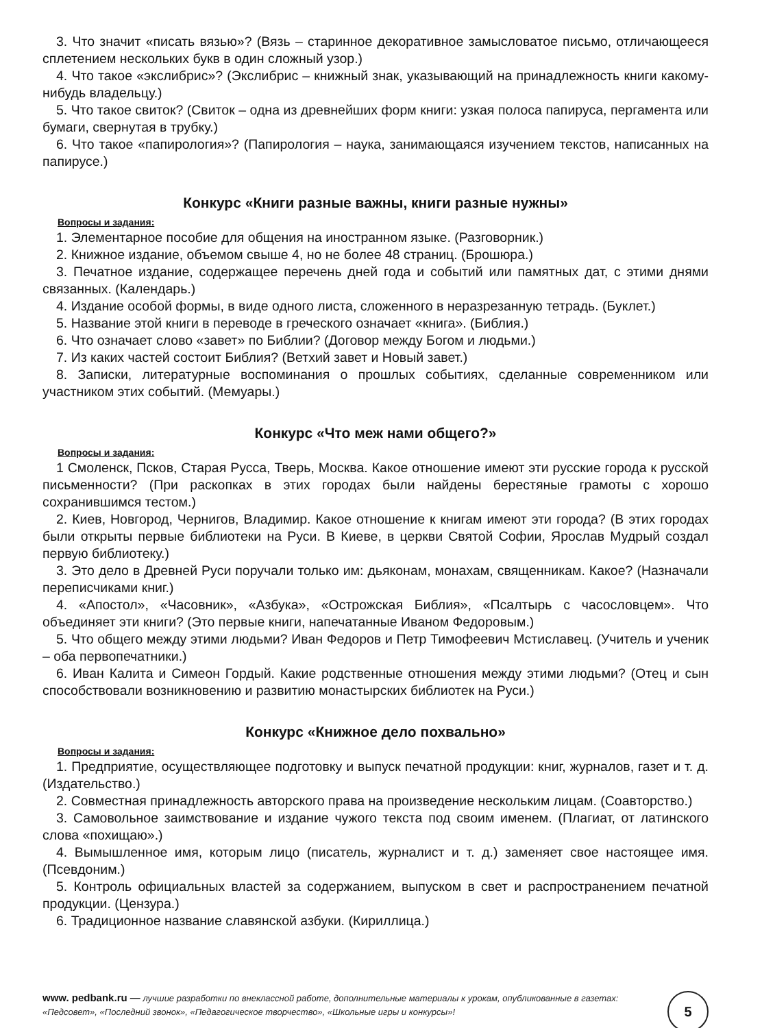3. Что значит «писать вязью»? (Вязь – старинное декоративное замысловатое письмо, отличающееся сплетением нескольких букв в один сложный узор.)
4. Что такое «экслибрис»? (Экслибрис – книжный знак, указывающий на принадлежность книги какому-нибудь владельцу.)
5. Что такое свиток? (Свиток – одна из древнейших форм книги: узкая полоса папируса, пергамента или бумаги, свернутая в трубку.)
6. Что такое «папирология»? (Папирология – наука, занимающаяся изучением текстов, написанных на папирусе.)
Конкурс «Книги разные важны, книги разные нужны»
Вопросы и задания:
1. Элементарное пособие для общения на иностранном языке. (Разговорник.)
2. Книжное издание, объемом свыше 4, но не более 48 страниц. (Брошюра.)
3. Печатное издание, содержащее перечень дней года и событий или памятных дат, с этими днями связанных. (Календарь.)
4. Издание особой формы, в виде одного листа, сложенного в неразрезанную тетрадь. (Буклет.)
5. Название этой книги в переводе в греческого означает «книга». (Библия.)
6. Что означает слово «завет» по Библии? (Договор между Богом и людьми.)
7. Из каких частей состоит Библия? (Ветхий завет и Новый завет.)
8. Записки, литературные воспоминания о прошлых событиях, сделанные современником или участником этих событий. (Мемуары.)
Конкурс «Что меж нами общего?»
Вопросы и задания:
1 Смоленск, Псков, Старая Русса, Тверь, Москва. Какое отношение имеют эти русские города к русской письменности? (При раскопках в этих городах были найдены берестяные грамоты с хорошо сохранившимся тестом.)
2. Киев, Новгород, Чернигов, Владимир. Какое отношение к книгам имеют эти города? (В этих городах были открыты первые библиотеки на Руси. В Киеве, в церкви Святой Софии, Ярослав Мудрый создал первую библиотеку.)
3. Это дело в Древней Руси поручали только им: дьяконам, монахам, священникам. Какое? (Назначали переписчиками книг.)
4. «Апостол», «Часовник», «Азбука», «Острожская Библия», «Псалтырь с часословцем». Что объединяет эти книги? (Это первые книги, напечатанные Иваном Федоровым.)
5. Что общего между этими людьми? Иван Федоров и Петр Тимофеевич Мстиславец. (Учитель и ученик – оба первопечатники.)
6. Иван Калита и Симеон Гордый. Какие родственные отношения между этими людьми? (Отец и сын способствовали возникновению и развитию монастырских библиотек на Руси.)
Конкурс «Книжное дело похвально»
Вопросы и задания:
1. Предприятие, осуществляющее подготовку и выпуск печатной продукции: книг, журналов, газет и т. д. (Издательство.)
2. Совместная принадлежность авторского права на произведение нескольким лицам. (Соавторство.)
3. Самовольное заимствование и издание чужого текста под своим именем. (Плагиат, от латинского слова «похищаю».)
4. Вымышленное имя, которым лицо (писатель, журналист и т. д.) заменяет свое настоящее имя. (Псевдоним.)
5. Контроль официальных властей за содержанием, выпуском в свет и распространением печатной продукции. (Цензура.)
6. Традиционное название славянской азбуки. (Кириллица.)
www. pedbank.ru — лучшие разработки по внеклассной работе, дополнительные материалы к урокам, опубликованные в газетах: «Педсовет», «Последний звонок», «Педагогическое творчество», «Школьные игры и конкурсы»!
5